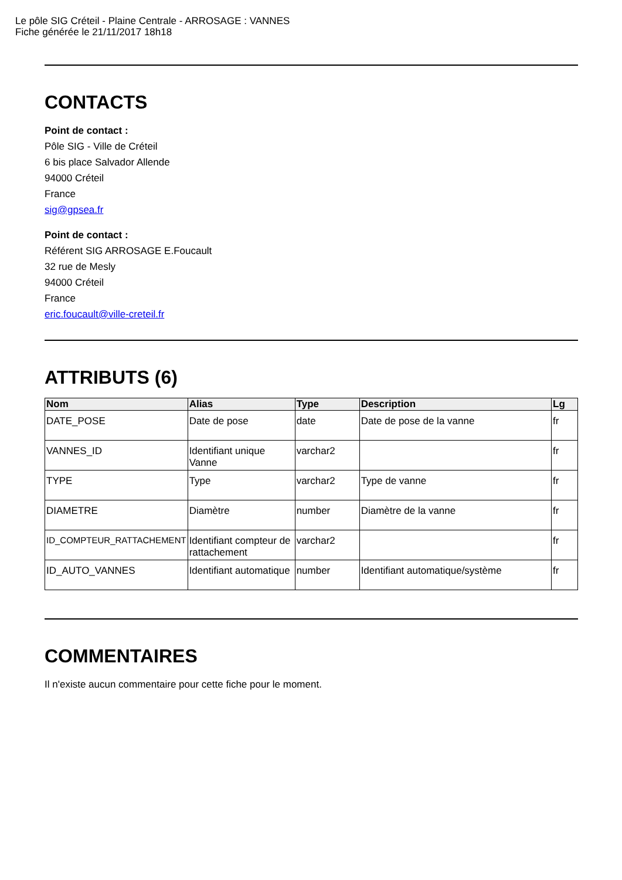Le pôle SIG Créteil - Plaine Centrale - ARROSAGE : VANNES
Fiche générée le 21/11/2017 18h18
CONTACTS
Point de contact :
Pôle SIG - Ville de Créteil
6 bis place Salvador Allende
94000 Créteil
France
sig@gpsea.fr
Point de contact :
Référent SIG ARROSAGE E.Foucault
32 rue de Mesly
94000 Créteil
France
eric.foucault@ville-creteil.fr
ATTRIBUTS (6)
| Nom | Alias | Type | Description | Lg |
| --- | --- | --- | --- | --- |
| DATE_POSE | Date de pose | date | Date de pose de la vanne | fr |
| VANNES_ID | Identifiant unique Vanne | varchar2 | | fr |
| TYPE | Type | varchar2 | Type de vanne | fr |
| DIAMETRE | Diamètre | number | Diamètre de la vanne | fr |
| ID_COMPTEUR_RATTACHEMENT | Identifiant compteur de rattachement | varchar2 | | fr |
| ID_AUTO_VANNES | Identifiant automatique | number | Identifiant automatique/système | fr |
COMMENTAIRES
Il n'existe aucun commentaire pour cette fiche pour le moment.